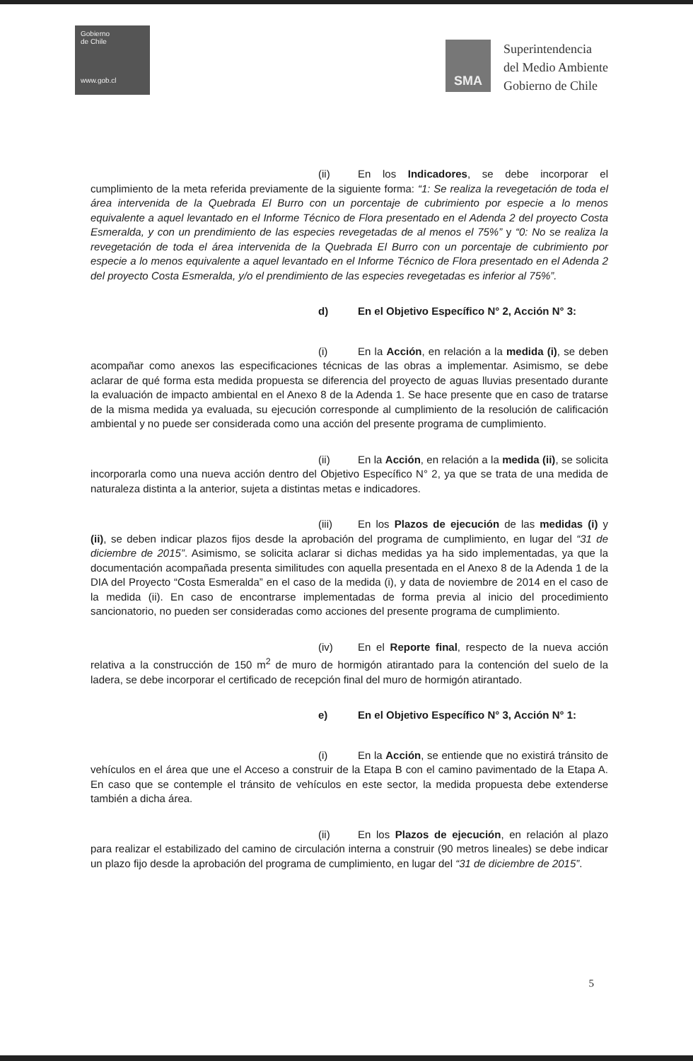Gobierno
de Chile
www.gob.cl
SMA
Superintendencia
del Medio Ambiente
Gobierno de Chile
(ii) En los Indicadores, se debe incorporar el cumplimiento de la meta referida previamente de la siguiente forma: “1: Se realiza la revegetación de toda el área intervenida de la Quebrada El Burro con un porcentaje de cubrimiento por especie a lo menos equivalente a aquel levantado en el Informe Técnico de Flora presentado en el Adenda 2 del proyecto Costa Esmeralda, y con un prendimiento de las especies revegetadas de al menos el 75%” y “0: No se realiza la revegetación de toda el área intervenida de la Quebrada El Burro con un porcentaje de cubrimiento por especie a lo menos equivalente a aquel levantado en el Informe Técnico de Flora presentado en el Adenda 2 del proyecto Costa Esmeralda, y/o el prendimiento de las especies revegetadas es inferior al 75%”.
d) En el Objetivo Específico N° 2, Acción N° 3:
(i) En la Acción, en relación a la medida (i), se deben acompañar como anexos las especificaciones técnicas de las obras a implementar. Asimismo, se debe aclarar de qué forma esta medida propuesta se diferencia del proyecto de aguas lluvias presentado durante la evaluación de impacto ambiental en el Anexo 8 de la Adenda 1. Se hace presente que en caso de tratarse de la misma medida ya evaluada, su ejecución corresponde al cumplimiento de la resolución de calificación ambiental y no puede ser considerada como una acción del presente programa de cumplimiento.
(ii) En la Acción, en relación a la medida (ii), se solicita incorporarla como una nueva acción dentro del Objetivo Específico N° 2, ya que se trata de una medida de naturaleza distinta a la anterior, sujeta a distintas metas e indicadores.
(iii) En los Plazos de ejecución de las medidas (i) y (ii), se deben indicar plazos fijos desde la aprobación del programa de cumplimiento, en lugar del “31 de diciembre de 2015”. Asimismo, se solicita aclarar si dichas medidas ya ha sido implementadas, ya que la documentación acompañada presenta similitudes con aquella presentada en el Anexo 8 de la Adenda 1 de la DIA del Proyecto “Costa Esmeralda” en el caso de la medida (i), y data de noviembre de 2014 en el caso de la medida (ii). En caso de encontrarse implementadas de forma previa al inicio del procedimiento sancionatorio, no pueden ser consideradas como acciones del presente programa de cumplimiento.
(iv) En el Reporte final, respecto de la nueva acción relativa a la construcción de 150 m<sup>2</sup> de muro de hormigón atirantado para la contención del suelo de la ladera, se debe incorporar el certificado de recepción final del muro de hormigón atirantado.
e) En el Objetivo Específico N° 3, Acción N° 1:
(i) En la Acción, se entiende que no existirá tránsito de vehículos en el área que une el Acceso a construir de la Etapa B con el camino pavimentado de la Etapa A. En caso que se contemple el tránsito de vehículos en este sector, la medida propuesta debe extenderse también a dicha área.
(ii) En los Plazos de ejecución, en relación al plazo para realizar el estabilizado del camino de circulación interna a construir (90 metros lineales) se debe indicar un plazo fijo desde la aprobación del programa de cumplimiento, en lugar del “31 de diciembre de 2015”.
5